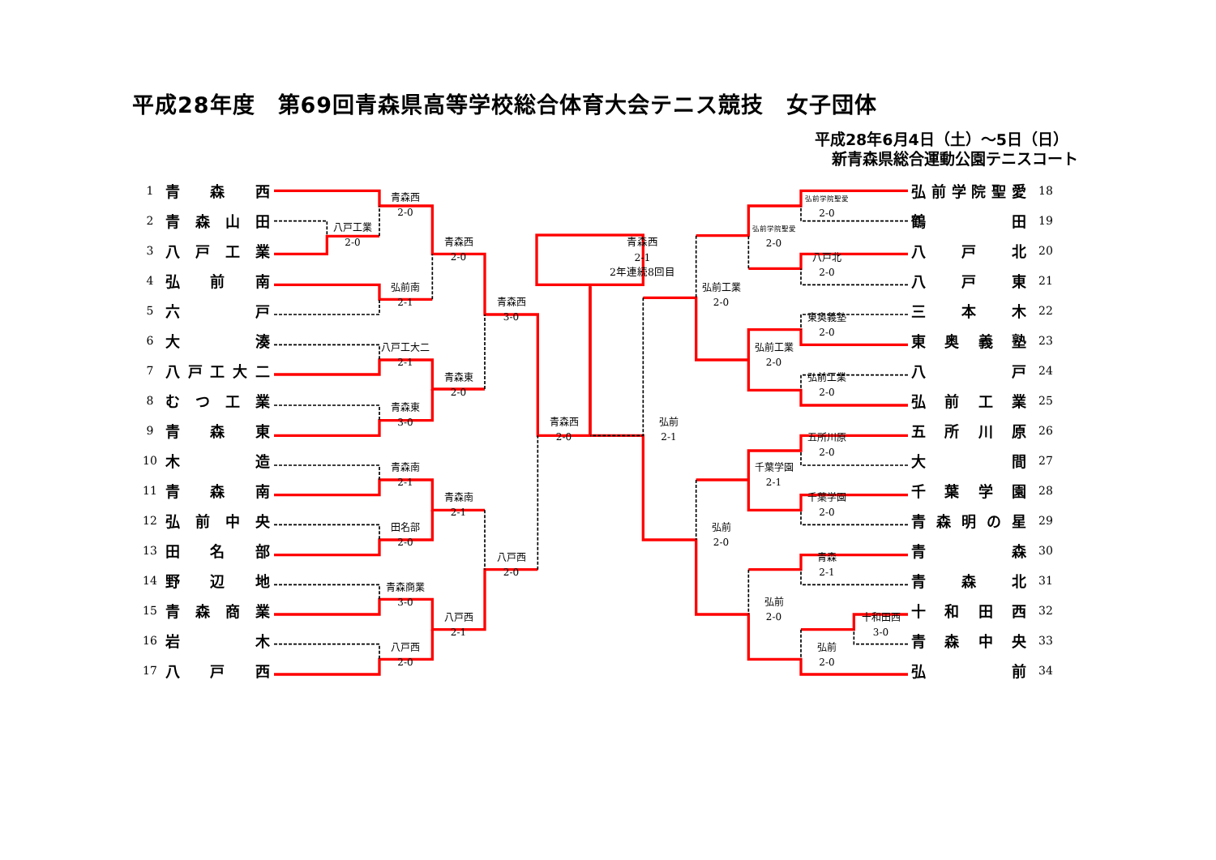平成28年度　第69回青森県高等学校総合体育大会テニス競技　女子団体
平成28年6月4日（土）～5日（日）
新青森県総合運動公園テニスコート
1
青 森 西
2
青 森 山 田
3
八 戸 工 業
4
弘 前 南
5
六 戸
6
大 湊
7
八 戸 工 大 二
8
む つ 工 業
9
青 森 東
10
木 造
11
青 森 南
12
弘 前 中 央
13
田 名 部
14
野 辺 地
15
青 森 商 業
16
岩 木
17
八 戸 西
八戸工業
2-0
青森西
2-0
弘前南
2-1
八戸工大二
2-1
青森東
3-0
青森南
2-1
田名部
2-0
青森商業
3-0
八戸西
2-0
青森西
2-0
青森東
2-0
青森南
2-1
八戸西
2-1
青森西
3-0
八戸西
2-0
青森西
2-0
青森西
2-1
2年連続8回目
弘前
2-1
弘前工業
2-0
弘前
2-0
弘前学院聖愛
2-0
弘前工業
2-0
千葉学園
2-1
弘前
2-0
弘前学院聖愛
2-0
八戸北
2-0
東奥義塾
2-0
弘前工業
2-0
五所川原
2-0
千葉学園
2-0
青森
2-1
弘前
2-0
十和田西
3-0
弘 前 学 院 聖 愛
18
鶴 田
19
八 戸 北
20
八 戸 東
21
三 本 木
22
東 奥 義 塾
23
八 戸
24
弘 前 工 業
25
五 所 川 原
26
大 間
27
千 葉 学 園
28
青 森 明 の 星
29
青 森
30
青 森 北
31
十 和 田 西
32
青 森 中 央
33
弘 前
34